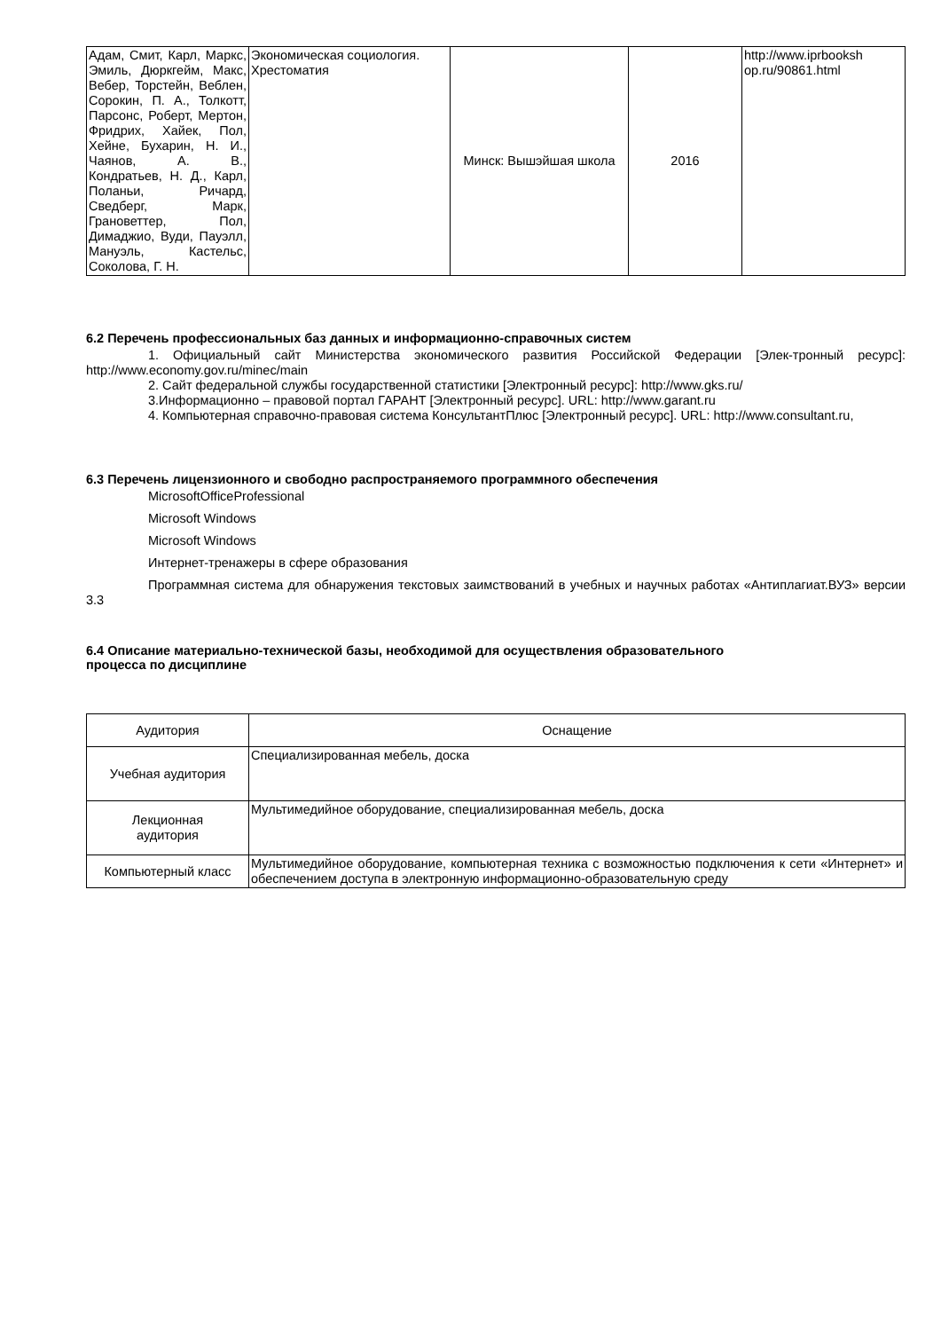| Адам, Смит, Карл, Маркс, Эмиль, Дюркгейм, Макс, Вебер, Торстейн, Веблен, Сорокин, П. А., Толкотт, Парсонс, Роберт, Мертон, Фридрих, Хайек, Пол, Хейне, Бухарин, Н. И., Чаянов, А. В., Кондратьев, Н. Д., Карл, Поланьи, Ричард, Сведберг, Марк, Грановеттер, Пол, Димаджио, Вуди, Пауэлл, Мануэль, Кастельс, Соколова, Г. Н. | Экономическая социология. Хрестоматия | Минск: Вышэйшая школа | 2016 | http://www.iprbooksh op.ru/90861.html |
6.2 Перечень профессиональных баз данных и информационно-справочных систем
1. Официальный сайт Министерства экономического развития Российской Федерации [Элек-тронный ресурс]: http://www.economy.gov.ru/minec/main
2. Сайт федеральной службы государственной статистики [Электронный ресурс]: http://www.gks.ru/
3.Информационно – правовой портал ГАРАНТ [Электронный ресурс]. URL: http://www.garant.ru
4. Компьютерная справочно-правовая система КонсультантПлюс [Электронный ресурс]. URL: http://www.consultant.ru,
6.3 Перечень лицензионного и свободно распространяемого программного обеспечения
MicrosoftOfficeProfessional
Microsoft Windows
Microsoft Windows
Интернет-тренажеры в сфере образования
Программная система для обнаружения текстовых заимствований в учебных и научных работах «Антиплагиат.ВУЗ» версии 3.3
6.4 Описание материально-технической базы, необходимой для осуществления образовательного
процесса по дисциплине
| Аудитория | Оснащение |
| Учебная аудитория | Специализированная мебель, доска |
| Лекционная аудитория | Мультимедийное оборудование, специализированная мебель, доска |
| Компьютерный класс | Мультимедийное оборудование, компьютерная техника с возможностью подключения к сети «Интернет» и обеспечением доступа в электронную информационно-образовательную среду |